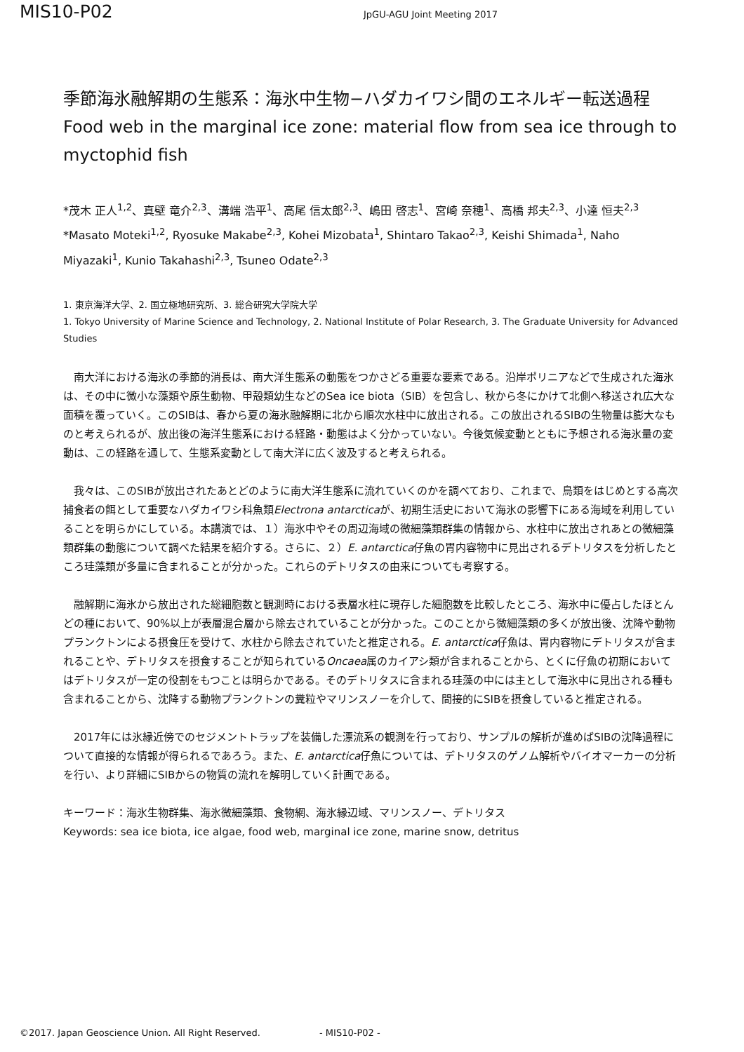MIS10-P02
JpGU-AGU Joint Meeting 2017
季節海氷融解期の生態系：海氷中生物−ハダカイワシ間のエネルギー転送過程
Food web in the marginal ice zone: material flow from sea ice through to myctophid fish
*茂木 正人<sup>1,2</sup>、真壁 竜介<sup>2,3</sup>、溝端 浩平<sup>1</sup>、高尾 信太郎<sup>2,3</sup>、嶋田 啓志<sup>1</sup>、宮崎 奈穂<sup>1</sup>、高橋 邦夫<sup>2,3</sup>、小達 恒夫<sup>2,3</sup>
*Masato Moteki<sup>1,2</sup>, Ryosuke Makabe<sup>2,3</sup>, Kohei Mizobata<sup>1</sup>, Shintaro Takao<sup>2,3</sup>, Keishi Shimada<sup>1</sup>, Naho Miyazaki<sup>1</sup>, Kunio Takahashi<sup>2,3</sup>, Tsuneo Odate<sup>2,3</sup>
1. 東京海洋大学、2. 国立極地研究所、3. 総合研究大学院大学
1. Tokyo University of Marine Science and Technology, 2. National Institute of Polar Research, 3. The Graduate University for Advanced Studies
南大洋における海氷の季節的消長は、南大洋生態系の動態をつかさどる重要な要素である。沿岸ポリニアなどで生成された海氷は、その中に微小な藻類や原生動物、甲殻類幼生などのSea ice biota（SIB）を包含し、秋から冬にかけて北側へ移送され広大な面積を覆っていく。このSIBは、春から夏の海氷融解期に北から順次水柱中に放出される。この放出されるSIBの生物量は膨大なものと考えられるが、放出後の海洋生態系における経路・動態はよく分かっていない。今後気候変動とともに予想される海氷量の変動は、この経路を通して、生態系変動として南大洋に広く波及すると考えられる。
我々は、このSIBが放出されたあとどのように南大洋生態系に流れていくのかを調べており、これまで、鳥類をはじめとする高次捕食者の餌として重要なハダカイワシ科魚類Electrona antarcticaが、初期生活史において海氷の影響下にある海域を利用していることを明らかにしている。本講演では、１）海氷中やその周辺海域の微細藻類群集の情報から、水柱中に放出されあとの微細藻類群集の動態について調べた結果を紹介する。さらに、２）E. antarctica仔魚の胃内容物中に見出されるデトリタスを分析したところ珪藻類が多量に含まれることが分かった。これらのデトリタスの由来についても考察する。
融解期に海氷から放出された総細胞数と観測時における表層水柱に現存した細胞数を比較したところ、海氷中に優占したほとんどの種において、90%以上が表層混合層から除去されていることが分かった。このことから微細藻類の多くが放出後、沈降や動物プランクトンによる摂食圧を受けて、水柱から除去されていたと推定される。E. antarctica仔魚は、胃内容物にデトリタスが含まれることや、デトリタスを摂食することが知られているOncaea属のカイアシ類が含まれることから、とくに仔魚の初期においてはデトリタスが一定の役割をもつことは明らかである。そのデトリタスに含まれる珪藻の中には主として海氷中に見出される種も含まれることから、沈降する動物プランクトンの糞粒やマリンスノーを介して、間接的にSIBを摂食していると推定される。
2017年には氷縁近傍でのセジメントトラップを装備した漂流系の観測を行っており、サンプルの解析が進めばSIBの沈降過程について直接的な情報が得られるであろう。また、E. antarctica仔魚については、デトリタスのゲノム解析やバイオマーカーの分析を行い、より詳細にSIBからの物質の流れを解明していく計画である。
キーワード：海氷生物群集、海氷微細藻類、食物網、海氷縁辺域、マリンスノー、デトリタス
Keywords: sea ice biota, ice algae, food web, marginal ice zone, marine snow, detritus
©2017. Japan Geoscience Union. All Right Reserved. - MIS10-P02 -